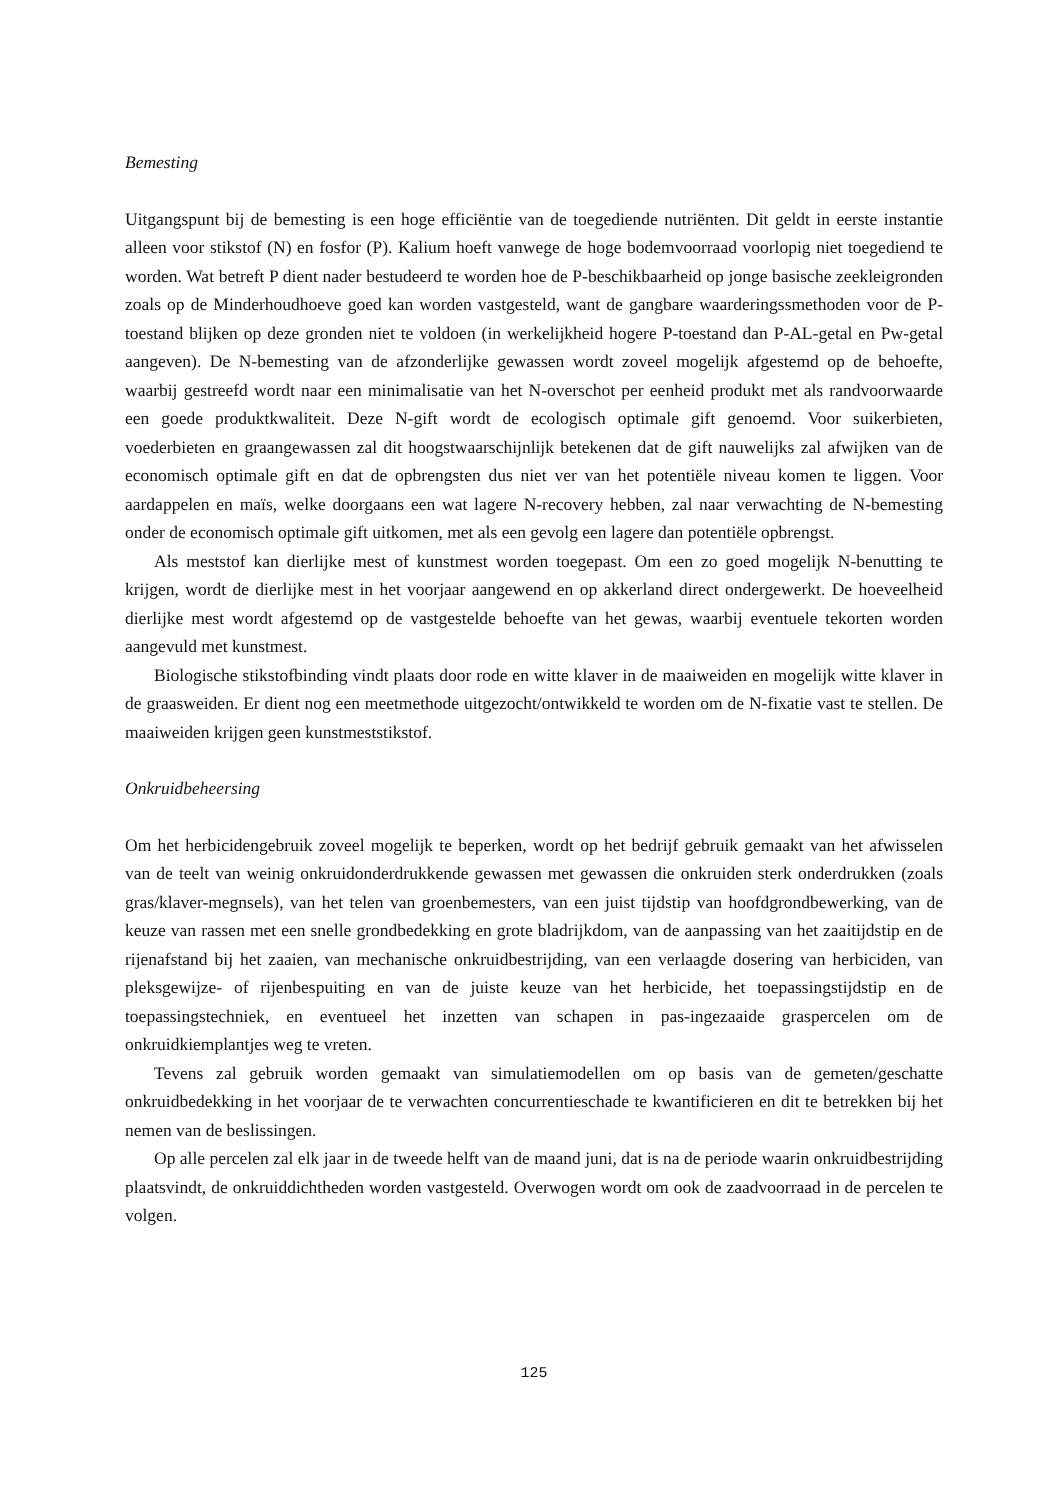Bemesting
Uitgangspunt bij de bemesting is een hoge efficiëntie van de toegediende nutriënten. Dit geldt in eerste instantie alleen voor stikstof (N) en fosfor (P). Kalium hoeft vanwege de hoge bodemvoorraad voorlopig niet toegediend te worden. Wat betreft P dient nader bestudeerd te worden hoe de P-beschikbaarheid op jonge basische zeekleigronden zoals op de Minderhoudhoeve goed kan worden vastgesteld, want de gangbare waarderingssmethoden voor de P-toestand blijken op deze gronden niet te voldoen (in werkelijkheid hogere P-toestand dan P-AL-getal en Pw-getal aangeven). De N-bemesting van de afzonderlijke gewassen wordt zoveel mogelijk afgestemd op de behoefte, waarbij gestreefd wordt naar een minimalisatie van het N-overschot per eenheid produkt met als randvoorwaarde een goede produktkwaliteit. Deze N-gift wordt de ecologisch optimale gift genoemd. Voor suikerbieten, voederbieten en graangewassen zal dit hoogstwaarschijnlijk betekenen dat de gift nauwelijks zal afwijken van de economisch optimale gift en dat de opbrengsten dus niet ver van het potentiële niveau komen te liggen. Voor aardappelen en maïs, welke doorgaans een wat lagere N-recovery hebben, zal naar verwachting de N-bemesting onder de economisch optimale gift uitkomen, met als een gevolg een lagere dan potentiële opbrengst.
Als meststof kan dierlijke mest of kunstmest worden toegepast. Om een zo goed mogelijk N-benutting te krijgen, wordt de dierlijke mest in het voorjaar aangewend en op akkerland direct ondergewerkt. De hoeveelheid dierlijke mest wordt afgestemd op de vastgestelde behoefte van het gewas, waarbij eventuele tekorten worden aangevuld met kunstmest.
Biologische stikstofbinding vindt plaats door rode en witte klaver in de maaiweiden en mogelijk witte klaver in de graasweiden. Er dient nog een meetmethode uitgezocht/ontwikkeld te worden om de N-fixatie vast te stellen. De maaiweiden krijgen geen kunstmeststikstof.
Onkruidbeheersing
Om het herbicidengebruik zoveel mogelijk te beperken, wordt op het bedrijf gebruik gemaakt van het afwisselen van de teelt van weinig onkruidonderdrukkende gewassen met gewassen die onkruiden sterk onderdrukken (zoals gras/klaver-megnsels), van het telen van groenbemesters, van een juist tijdstip van hoofdgrondbewerking, van de keuze van rassen met een snelle grondbedekking en grote bladrijkdom, van de aanpassing van het zaaitijdstip en de rijenafstand bij het zaaien, van mechanische onkruidbestrijding, van een verlaagde dosering van herbiciden, van pleksgewijze- of rijenbespuiting en van de juiste keuze van het herbicide, het toepassingstijdstip en de toepassingstechniek, en eventueel het inzetten van schapen in pas-ingezaaide graspercelen om de onkruidkiemplantjes weg te vreten.
Tevens zal gebruik worden gemaakt van simulatiemodellen om op basis van de gemeten/geschatte onkruidbedekking in het voorjaar de te verwachten concurrentieschade te kwantificieren en dit te betrekken bij het nemen van de beslissingen.
Op alle percelen zal elk jaar in de tweede helft van de maand juni, dat is na de periode waarin onkruidbestrijding plaatsvindt, de onkruiddichtheden worden vastgesteld. Overwogen wordt om ook de zaadvoorraad in de percelen te volgen.
125